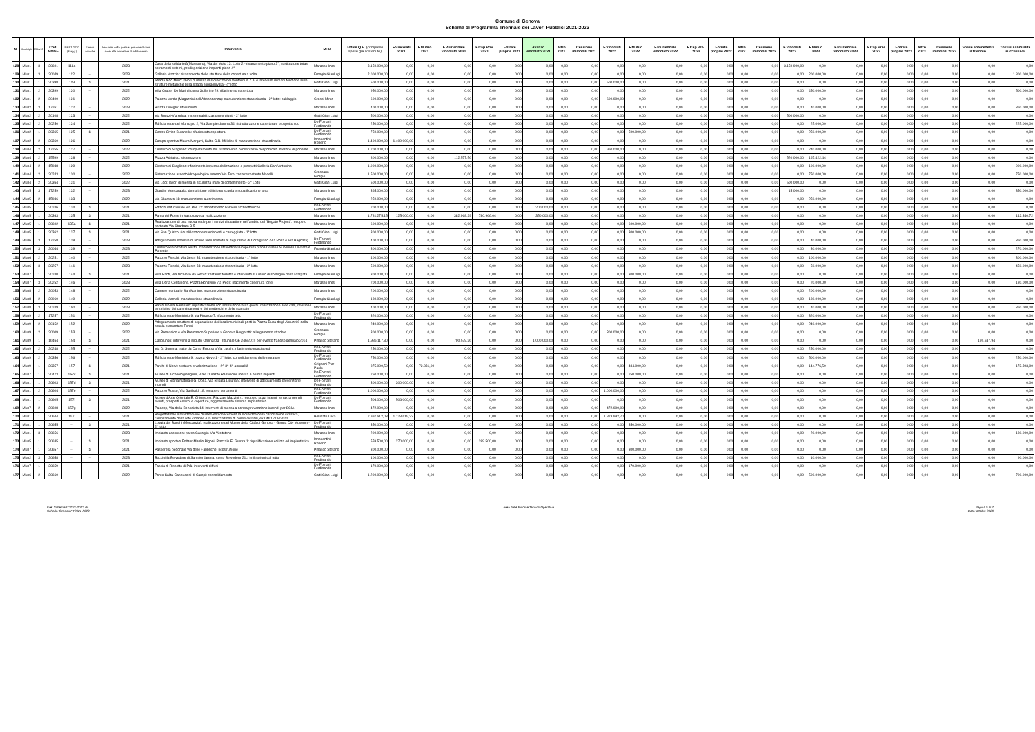Comune di Genova
Schema di Programma Triennale dei Lavori Pubblici 2021-2023
| N. | Municipio | Priorità | Cod. MOGE | Rif PT 2020 (3°agg.) | Elenco annuale | Annualità nella quale si prevede di dare avvio alla procedura di affidamento | Intervento | RUP | Totale Q.E. (compreso spese già sostenute) | F.Vincolati 2021 | F.Mutuo 2021 | F.Pluriennale vincolato 2021 | F.Cap.Priv. 2021 | Entrate proprie 2021 | Avanzo vincolato 2021 | Altro 2021 | Cessione immobili 2021 | F.Vincolati 2022 | F.Mutuo 2022 | F.Pluriennale vincolato 2022 | F.Cap.Priv. 2022 | Entrate proprie 2022 | Altro 2022 | Cessione immobili 2022 | F.Vincolati 2023 | F.Mutuo 2023 | F.Pluriennale vincolato 2023 | F.Cap.Priv. 2023 | Entrate proprie 2023 | Altro 2023 | Cessione immobili 2023 | Spese antecedenti il triennio | Costi su annualità successive |
| --- | --- | --- | --- | --- | --- | --- | --- | --- | --- | --- | --- | --- | --- | --- | --- | --- | --- | --- | --- | --- | --- | --- | --- | --- | --- | --- | --- | --- | --- | --- | --- | --- | --- |
| 128 | Mun1 | 3 | 20601 | 111a | -- | 2023 | Casa della solidarietà(Massoero), Via del Molo 13: Lotto 2 - risanamento piano 3°, sostituzione totale serramenti esterni, predisposizione impianti piano 4° | Marasso Ines | 3.150.000,00 | 0,00 | 0,00 | 0,00 | 0,00 | 0,00 | 0,00 | 0,00 | 0,00 | 0,00 | 0,00 | 0,00 | 0,00 | 0,00 | 0,00 | 0,00 | 3.150.000,00 | 0,00 | 0,00 | 0,00 | 0,00 | 0,00 | 0,00 | 0,00 | 0,00 |
| 129 | Mun1 | 3 | 20049 | 112 | -- | 2023 | Galleria Mazzini: risanamento delle strutture della copertura a volta | Frongia Gianluigi | 2.000.000,00 | 0,00 | 0,00 | 0,00 | 0,00 | 0,00 | 0,00 | 0,00 | 0,00 | 0,00 | 0,00 | 0,00 | 0,00 | 0,00 | 0,00 | 0,00 | 0,00 | 200.000,00 | 0,00 | 0,00 | 0,00 | 0,00 | 0,00 | 0,00 | 1.800.000,00 |
| 130 | Mun1 | 1 | 20398 | 119 | S | 2021 | Strada Aldo Moro: lavori di messa in sicurezza dei frontalini in c.a. e interventi di manutenzione sulle strutture metalliche della strada sopraelevata - 4° lotto | Gatti Gian Luigi | 500.000,00 | 0,00 | 0,00 | 0,00 | 0,00 | 0,00 | 0,00 | 0,00 | 0,00 | 500.000,00 | 0,00 | 0,00 | 0,00 | 0,00 | 0,00 | 0,00 | 0,00 | 0,00 | 0,00 | 0,00 | 0,00 | 0,00 | 0,00 | 0,00 | 0,00 |
| 131 | Mun1 | 2 | 20399 | 120 | -- | 2022 | Villa Gruber De Mari di corso Solferino 29: rifacimento copertura | Marasso Ines | 950.000,00 | 0,00 | 0,00 | 0,00 | 0,00 | 0,00 | 0,00 | 0,00 | 0,00 | 0,00 | 0,00 | 0,00 | 0,00 | 0,00 | 0,00 | 0,00 | 0,00 | 450.000,00 | 0,00 | 0,00 | 0,00 | 0,00 | 0,00 | 0,00 | 500.000,00 |
| 132 | Mun1 | 2 | 20400 | 121 | -- | 2022 | Palazzo Verde (Magazzini dell'Abbondanza): manutenzione straordinaria - 2° lotto: cablaggio | Grassi Mirco | 600.000,00 | 0,00 | 0,00 | 0,00 | 0,00 | 0,00 | 0,00 | 0,00 | 0,00 | 600.000,00 | 0,00 | 0,00 | 0,00 | 0,00 | 0,00 | 0,00 | 0,00 | 0,00 | 0,00 | 0,00 | 0,00 | 0,00 | 0,00 | 0,00 | 0,00 |
| 133 | Mun2 | 3 | 17261 | 122 | -- | 2023 | Piazza Dinegro: rifacimento | Marasso Ines | 400.000,00 | 0,00 | 0,00 | 0,00 | 0,00 | 0,00 | 0,00 | 0,00 | 0,00 | 0,00 | 0,00 | 0,00 | 0,00 | 0,00 | 0,00 | 0,00 | 0,00 | 40.000,00 | 0,00 | 0,00 | 0,00 | 0,00 | 0,00 | 0,00 | 360.000,00 |
| 134 | Mun2 | 2 | 20108 | 123 | -- | 2022 | Via Buozzi-Via Adua: impermeabilizzazione e giunti - 2° lotto | Gatti Gian Luigi | 500.000,00 | 0,00 | 0,00 | 0,00 | 0,00 | 0,00 | 0,00 | 0,00 | 0,00 | 0,00 | 0,00 | 0,00 | 0,00 | 0,00 | 0,00 | 0,00 | 500.000,00 | 0,00 | 0,00 | 0,00 | 0,00 | 0,00 | 0,00 | 0,00 | 0,00 |
| 135 | Mun2 | 2 | 20250 | 124 | -- | 2022 | Edificio sede del Municipio 2, Via Sampierdarena 34: ristrutturazione copertura e prospetto sud | De Fornari Ferdinando | 250.000,00 | 0,00 | 0,00 | 0,00 | 0,00 | 0,00 | 0,00 | 0,00 | 0,00 | 0,00 | 0,00 | 0,00 | 0,00 | 0,00 | 0,00 | 0,00 | 0,00 | 25.000,00 | 0,00 | 0,00 | 0,00 | 0,00 | 0,00 | 0,00 | 225.000,00 |
| 136 | Mun2 | 1 | 20365 | 125 | S | 2021 | Centro Civico Buranello: rifacimento copertura | De Fornari Ferdinando | 750.000,00 | 0,00 | 0,00 | 0,00 | 0,00 | 0,00 | 0,00 | 0,00 | 0,00 | 0,00 | 500.000,00 | 0,00 | 0,00 | 0,00 | 0,00 | 0,00 | 0,00 | 250.000,00 | 0,00 | 0,00 | 0,00 | 0,00 | 0,00 | 0,00 | 0,00 |
| 137 | Mun2 | 2 | 20360 | 126 | -- | 2022 | Campo sportivo Mauro Morgavi, Salita G.B. Millelire 4: manutenzione straordinaria | Innocentini Roberto | 1.400.000,00 | 1.400.000,00 | 0,00 | 0,00 | 0,00 | 0,00 | 0,00 | 0,00 | 0,00 | 0,00 | 0,00 | 0,00 | 0,00 | 0,00 | 0,00 | 0,00 | 0,00 | 0,00 | 0,00 | 0,00 | 0,00 | 0,00 | 0,00 | 0,00 | 0,00 |
| 138 | Mun4 | 2 | 17255 | 127 | -- | 2022 | Cimitero di Staglieno: completamento del risanamento conservativo del porticato inferiore di ponente | Marasso Ines | 1.200.000,00 | 0,00 | 0,00 | 0,00 | 0,00 | 0,00 | 0,00 | 0,00 | 0,00 | 960.000,00 | 0,00 | 0,00 | 0,00 | 0,00 | 0,00 | 0,00 | 0,00 | 240.000,00 | 0,00 | 0,00 | 0,00 | 0,00 | 0,00 | 0,00 | 0,00 |
| 139 | Mun4 | 2 | 15599 | 128 | -- | 2022 | Piazza Adriatico: sistemazione | Marasso Ines | 800.000,00 | 0,00 | 0,00 | 112.577,56 | 0,00 | 0,00 | 0,00 | 0,00 | 0,00 | 0,00 | 0,00 | 0,00 | 0,00 | 0,00 | 0,00 | 0,00 | 520.000,00 | 167.422,44 | 0,00 | 0,00 | 0,00 | 0,00 | 0,00 | 0,00 | 0,00 |
| 140 | Mun4 | 2 | 15938 | 129 | -- | 2022 | Cimitero di Staglieno: rifacimento impermeabilizzazione e prospetti Galleria Sant'Antonino | Marasso Ines | 1.000.000,00 | 0,00 | 0,00 | 0,00 | 0,00 | 0,00 | 0,00 | 0,00 | 0,00 | 0,00 | 0,00 | 0,00 | 0,00 | 0,00 | 0,00 | 0,00 | 0,00 | 100.000,00 | 0,00 | 0,00 | 0,00 | 0,00 | 0,00 | 0,00 | 900.000,00 |
| 141 | Mun4 | 2 | 20243 | 130 | -- | 2022 | Sistemazione assetto idrogeologico terreno Via Terpi zona retrostante Macelli | Grassano Giorgio | 1.500.000,00 | 0,00 | 0,00 | 0,00 | 0,00 | 0,00 | 0,00 | 0,00 | 0,00 | 0,00 | 0,00 | 0,00 | 0,00 | 0,00 | 0,00 | 0,00 | 0,00 | 750.000,00 | 0,00 | 0,00 | 0,00 | 0,00 | 0,00 | 0,00 | 750.000,00 |
| 142 | Mun4 | 2 | 20364 | 131 | -- | 2022 | Via Lodi: lavori di messa in sicurezza muro di contenimento - 2° Lotto | Gatti Gian Luigi | 500.000,00 | 0,00 | 0,00 | 0,00 | 0,00 | 0,00 | 0,00 | 0,00 | 0,00 | 0,00 | 0,00 | 0,00 | 0,00 | 0,00 | 0,00 | 0,00 | 500.000,00 | 0,00 | 0,00 | 0,00 | 0,00 | 0,00 | 0,00 | 0,00 | 0,00 |
| 143 | Mun5 | 3 | 17259 | 132 | -- | 2023 | Giardini Mencaraglia: demolizione edificio ex scuola e riqualificazione area | Marasso Ines | 365.000,00 | 0,00 | 0,00 | 0,00 | 0,00 | 0,00 | 0,00 | 0,00 | 0,00 | 0,00 | 0,00 | 0,00 | 0,00 | 0,00 | 0,00 | 0,00 | 15.000,00 | 0,00 | 0,00 | 0,00 | 0,00 | 0,00 | 0,00 | 0,00 | 350.000,00 |
| 144 | Mun5 | 2 | 15936 | 133 | -- | 2022 | Via Sbarbaro 11: manutenzione autorimessa | Frongia Gianluigi | 250.000,00 | 0,00 | 0,00 | 0,00 | 0,00 | 0,00 | 0,00 | 0,00 | 0,00 | 0,00 | 0,00 | 0,00 | 0,00 | 0,00 | 0,00 | 0,00 | 0,00 | 250.000,00 | 0,00 | 0,00 | 0,00 | 0,00 | 0,00 | 0,00 | 0,00 |
| 145 | Mun5 | 1 | 20246 | 134 | S | 2021 | Edificio istituzionale Via Poli 12: abbattimento barriere architettoniche | De Fornari Ferdinando | 200.000,00 | 0,00 | 0,00 | 0,00 | 0,00 | 0,00 | 200.000,00 | 0,00 | 0,00 | 0,00 | 0,00 | 0,00 | 0,00 | 0,00 | 0,00 | 0,00 | 0,00 | 0,00 | 0,00 | 0,00 | 0,00 | 0,00 | 0,00 | 0,00 | 0,00 |
| 146 | Mun5 | 1 | 20363 | 135 | S | 2021 | Parco del Ponte in Valpolcevera: realizzazione | Marasso Ines | 1.781.275,15 | 125.000,00 | 0,00 | 382.968,39 | 780.966,04 | 0,00 | 350.000,00 | 0,00 | 0,00 | 0,00 | 0,00 | 0,00 | 0,00 | 0,00 | 0,00 | 0,00 | 0,00 | 0,00 | 0,00 | 0,00 | 0,00 | 0,00 | 0,00 | 0,00 | 142.340,72 |
| 147 | Mun5 | 1 | 20602 | 135a | S | 2021 | Realizzazione di una nuova sede per i servizi di quartiere nell'ambito del "Begato Project": recupero porticato Via Sbarbaro 3-5 | Marasso Ines | 600.000,00 | 0,00 | 0,00 | 0,00 | 0,00 | 0,00 | 0,00 | 0,00 | 0,00 | 0,00 | 600.000,00 | 0,00 | 0,00 | 0,00 | 0,00 | 0,00 | 0,00 | 0,00 | 0,00 | 0,00 | 0,00 | 0,00 | 0,00 | 0,00 | 0,00 |
| 148 | Mun5 | 1 | 20362 | 137 | S | 2021 | Via San Quirico: riqualificazione marciapiedi e carreggiata - 1° lotto | Gatti Gian Luigi | 300.000,00 | 0,00 | 0,00 | 0,00 | 0,00 | 0,00 | 0,00 | 0,00 | 0,00 | 0,00 | 300.000,00 | 0,00 | 0,00 | 0,00 | 0,00 | 0,00 | 0,00 | 0,00 | 0,00 | 0,00 | 0,00 | 0,00 | 0,00 | 0,00 | 0,00 |
| 149 | Mun6 | 3 | 17258 | 138 | -- | 2023 | Adeguamento stradale di alcune aree limitrofe al depuratore di Cornigliano (Via Rolla e Via Bagnara) | De Fornari Ferdinando | 400.000,00 | 0,00 | 0,00 | 0,00 | 0,00 | 0,00 | 0,00 | 0,00 | 0,00 | 0,00 | 0,00 | 0,00 | 0,00 | 0,00 | 0,00 | 0,00 | 0,00 | 40.000,00 | 0,00 | 0,00 | 0,00 | 0,00 | 0,00 | 0,00 | 360.000,00 |
| 150 | Mun6 | 3 | 20044 | 139 | -- | 2023 | Cimitero Pini Storti di Sestri: manutenzione straordinaria copertura piana Gallerie Superiore Levante e Ponente | Frongia Gianluigi | 300.000,00 | 0,00 | 0,00 | 0,00 | 0,00 | 0,00 | 0,00 | 0,00 | 0,00 | 0,00 | 0,00 | 0,00 | 0,00 | 0,00 | 0,00 | 0,00 | 0,00 | 30.000,00 | 0,00 | 0,00 | 0,00 | 0,00 | 0,00 | 0,00 | 270.000,00 |
| 151 | Mun6 | 2 | 20251 | 140 | -- | 2022 | Palazzo Fieschi, Via Sestri 34: manutenzione straordinaria - 1° lotto | Marasso Ines | 400.000,00 | 0,00 | 0,00 | 0,00 | 0,00 | 0,00 | 0,00 | 0,00 | 0,00 | 0,00 | 0,00 | 0,00 | 0,00 | 0,00 | 0,00 | 0,00 | 0,00 | 100.000,00 | 0,00 | 0,00 | 0,00 | 0,00 | 0,00 | 0,00 | 300.000,00 |
| 152 | Mun6 | 3 | 20257 | 141 | -- | 2023 | Palazzo Fieschi, Via Sestri 34: manutenzione straordinaria - 2° lotto | Marasso Ines | 500.000,00 | 0,00 | 0,00 | 0,00 | 0,00 | 0,00 | 0,00 | 0,00 | 0,00 | 0,00 | 0,00 | 0,00 | 0,00 | 0,00 | 0,00 | 0,00 | 0,00 | 50.000,00 | 0,00 | 0,00 | 0,00 | 0,00 | 0,00 | 0,00 | 450.000,00 |
| 153 | Mun7 | 1 | 20240 | 144 | S | 2021 | Villa Banfi, Via Nicoloso da Recco: restauro torretta e intervento sul muro di sostegno della scarpata | Frongia Gianluigi | 300.000,00 | 0,00 | 0,00 | 0,00 | 0,00 | 0,00 | 0,00 | 0,00 | 0,00 | 0,00 | 300.000,00 | 0,00 | 0,00 | 0,00 | 0,00 | 0,00 | 0,00 | 0,00 | 0,00 | 0,00 | 0,00 | 0,00 | 0,00 | 0,00 | 0,00 |
| 154 | Mun7 | 3 | 20252 | 146 | -- | 2023 | Villa Doria Centurione, Piazza Bonavino 7 a Pegli: rifacimento copertura torre | Marasso Ines | 200.000,00 | 0,00 | 0,00 | 0,00 | 0,00 | 0,00 | 0,00 | 0,00 | 0,00 | 0,00 | 0,00 | 0,00 | 0,00 | 0,00 | 0,00 | 0,00 | 0,00 | 20.000,00 | 0,00 | 0,00 | 0,00 | 0,00 | 0,00 | 0,00 | 180.000,00 |
| 155 | Mun8 | 2 | 20053 | 148 | -- | 2022 | Camere mortuarie San Martino: manutenzione straordinaria | Marasso Ines | 200.000,00 | 0,00 | 0,00 | 0,00 | 0,00 | 0,00 | 0,00 | 0,00 | 0,00 | 0,00 | 0,00 | 0,00 | 0,00 | 0,00 | 0,00 | 0,00 | 0,00 | 200.000,00 | 0,00 | 0,00 | 0,00 | 0,00 | 0,00 | 0,00 | 0,00 |
| 156 | Mun8 | 2 | 20060 | 149 | -- | 2022 | Galleria Mameli: manutenzione straordinaria | Frongia Gianluigi | 180.000,00 | 0,00 | 0,00 | 0,00 | 0,00 | 0,00 | 0,00 | 0,00 | 0,00 | 0,00 | 0,00 | 0,00 | 0,00 | 0,00 | 0,00 | 0,00 | 0,00 | 180.000,00 | 0,00 | 0,00 | 0,00 | 0,00 | 0,00 | 0,00 | 0,00 |
| 157 | Mun8 | 3 | 20249 | 150 | -- | 2023 | Parco di Villa Gambaro: riqualificazione con sostituzione area giochi, realizzazione aree cani, revisione e ripristino dei camminamenti e dei grotteschi e delle scarpate | Marasso Ines | 400.000,00 | 0,00 | 0,00 | 0,00 | 0,00 | 0,00 | 0,00 | 0,00 | 0,00 | 0,00 | 0,00 | 0,00 | 0,00 | 0,00 | 0,00 | 0,00 | 0,00 | 40.000,00 | 0,00 | 0,00 | 0,00 | 0,00 | 0,00 | 0,00 | 360.000,00 |
| 158 | Mun9 | 2 | 17257 | 151 | -- | 2022 | Edificio sede Municipio 9, via Pinasco 7: rifacimento tetto | De Fornari Ferdinando | 320.000,00 | 0,00 | 0,00 | 0,00 | 0,00 | 0,00 | 0,00 | 0,00 | 0,00 | 0,00 | 0,00 | 0,00 | 0,00 | 0,00 | 0,00 | 0,00 | 0,00 | 320.000,00 | 0,00 | 0,00 | 0,00 | 0,00 | 0,00 | 0,00 | 0,00 |
| 159 | Mun9 | 2 | 20152 | 152 | -- | 2022 | Adeguamento strutture di separazione dei locali municipali posti in Piazza Duca degli Abruzzi 6 dalla scuola elementare Fermi | Marasso Ines | 240.000,00 | 0,00 | 0,00 | 0,00 | 0,00 | 0,00 | 0,00 | 0,00 | 0,00 | 0,00 | 0,00 | 0,00 | 0,00 | 0,00 | 0,00 | 0,00 | 0,00 | 240.000,00 | 0,00 | 0,00 | 0,00 | 0,00 | 0,00 | 0,00 | 0,00 |
| 160 | Mun9 | 2 | 20009 | 153 | -- | 2022 | Via Premanico e Via Premanico Superiore a Genova Borgoratti: allargamento stradale | Grassano Giorgio | 300.000,00 | 0,00 | 0,00 | 0,00 | 0,00 | 0,00 | 0,00 | 0,00 | 0,00 | 300.000,00 | 0,00 | 0,00 | 0,00 | 0,00 | 0,00 | 0,00 | 0,00 | 0,00 | 0,00 | 0,00 | 0,00 | 0,00 | 0,00 | 0,00 | 0,00 |
| 161 | Mun9 | 1 | 16464 | 154 | S | 2021 | Capolungo: interventi a seguito Ordinanza Tribunale GE 246/2015 per evento franoso gennaio 2014 | Pinasco Stefano | 1.986.117,30 | 0,00 | 0,00 | 790.579,36 | 0,00 | 0,00 | 1.000.000,00 | 0,00 | 0,00 | 0,00 | 0,00 | 0,00 | 0,00 | 0,00 | 0,00 | 0,00 | 0,00 | 0,00 | 0,00 | 0,00 | 0,00 | 0,00 | 0,00 | 195.537,94 | 0,00 |
| 162 | Mun9 | 2 | 20248 | 155 | -- | 2022 | Via D. Somma, tratto da Corso Europa a Via Lucchi: rifacimento marciapiedi | De Fornari Ferdinando | 250.000,00 | 0,00 | 0,00 | 0,00 | 0,00 | 0,00 | 0,00 | 0,00 | 0,00 | 0,00 | 0,00 | 0,00 | 0,00 | 0,00 | 0,00 | 0,00 | 0,00 | 250.000,00 | 0,00 | 0,00 | 0,00 | 0,00 | 0,00 | 0,00 | 0,00 |
| 163 | Mun9 | 2 | 20356 | 156 | -- | 2022 | Edificio sede Municipio 9, piazza Nievo 1 - 2° lotto: consolidamento delle murature | De Fornari Ferdinando | 750.000,00 | 0,00 | 0,00 | 0,00 | 0,00 | 0,00 | 0,00 | 0,00 | 0,00 | 0,00 | 0,00 | 0,00 | 0,00 | 0,00 | 0,00 | 0,00 | 0,00 | 500.000,00 | 0,00 | 0,00 | 0,00 | 0,00 | 0,00 | 0,00 | 250.000,00 |
| 164 | Mun9 | 1 | 20357 | 157 | S | 2021 | Parchi di Nervi: restauro e valorizzazione - 2^-3^-4^ annualità | Grignani Pier Paolo | 875.000,50 | 0,00 | 72.831,00 | 0,00 | 0,00 | 0,00 | 0,00 | 0,00 | 0,00 | 0,00 | 484.000,00 | 0,00 | 0,00 | 0,00 | 0,00 | 0,00 | 0,00 | 144.776,50 | 0,00 | 0,00 | 0,00 | 0,00 | 0,00 | 0,00 | 173.393,00 |
| 165 | Mun7 | 1 | 20473 | 157c | S | 2021 | Museo di archeologia ligure, Viale Durazzo Pallavicini: messa a norma impianti | De Fornari Ferdinando | 250.000,00 | 0,00 | 0,00 | 0,00 | 0,00 | 0,00 | 0,00 | 0,00 | 0,00 | 0,00 | 250.000,00 | 0,00 | 0,00 | 0,00 | 0,00 | 0,00 | 0,00 | 0,00 | 0,00 | 0,00 | 0,00 | 0,00 | 0,00 | 0,00 | 0,00 |
| 166 | Mun1 | 1 | 20603 | 157d | S | 2021 | Museo di Storia Naturale G. Doria, Via Brigata Liguria 9: interventi di adeguamento prevenzione incendi | De Fornari Ferdinando | 300.000,00 | 300.000,00 | 0,00 | 0,00 | 0,00 | 0,00 | 0,00 | 0,00 | 0,00 | 0,00 | 0,00 | 0,00 | 0,00 | 0,00 | 0,00 | 0,00 | 0,00 | 0,00 | 0,00 | 0,00 | 0,00 | 0,00 | 0,00 | 0,00 | 0,00 |
| 167 | Mun1 | 2 | 20604 | 157e | -- | 2022 | Palazzo Rosso, Via Garibaldi 18: recupero serramenti | De Fornari Ferdinando | 1.000.000,00 | 0,00 | 0,00 | 0,00 | 0,00 | 0,00 | 0,00 | 0,00 | 0,00 | 1.000.000,00 | 0,00 | 0,00 | 0,00 | 0,00 | 0,00 | 0,00 | 0,00 | 0,00 | 0,00 | 0,00 | 0,00 | 0,00 | 0,00 | 0,00 | 0,00 |
| 168 | Mun1 | 1 | 20605 | 157f | S | 2021 | Museo d'Arte Orientale E. Chiossone, Piazzale Mazzini 4: recupero spazi interni, terrazza per gli eventi, prospetti esterni e coperture, aggiornamento sistema impiantistico | De Fornari Ferdinando | 506.000,00 | 506.000,00 | 0,00 | 0,00 | 0,00 | 0,00 | 0,00 | 0,00 | 0,00 | 0,00 | 0,00 | 0,00 | 0,00 | 0,00 | 0,00 | 0,00 | 0,00 | 0,00 | 0,00 | 0,00 | 0,00 | 0,00 | 0,00 | 0,00 | 0,00 |
| 169 | Mun7 | 2 | 20608 | 157g | -- | 2022 | Palacep, Via della Benedicta 14: interventi di messa a norma prevenzione incendi per SCIA | Marasso Ines | 472.000,00 | 0,00 | 0,00 | 0,00 | 0,00 | 0,00 | 0,00 | 0,00 | 0,00 | 472.000,00 | 0,00 | 0,00 | 0,00 | 0,00 | 0,00 | 0,00 | 0,00 | 0,00 | 0,00 | 0,00 | 0,00 | 0,00 | 0,00 | 0,00 | 0,00 |
| 170 | Mun1 | 1 | 20644 | 157l | -- | 2021 | Progettazione e realizzazione di interventi concernenti la sicurezza della circolazione ciclistica, l'ampliamento della rete ciclabile e la realizzazione di corsie ciclabili, ex DM 12/08/2020 | Bellinato Luca | 2.997.612,03 | 1.123.619,33 | 0,00 | 0,00 | 0,00 | 0,00 | 0,00 | 0,00 | 0,00 | 1.873.992,70 | 0,00 | 0,00 | 0,00 | 0,00 | 0,00 | 0,00 | 0,00 | 0,00 | 0,00 | 0,00 | 0,00 | 0,00 | 0,00 | 0,00 | 0,00 |
| 171 | Mun1 | 1 | 20655 | -- | S | 2021 | Loggia dei Banchi (Mercanzia): realizzazione del Museo della Città di Genova - Genoa City Museum - 2° lotto | De Fornari Ferdinando | 350.000,00 | 0,00 | 0,00 | 0,00 | 0,00 | 0,00 | 0,00 | 0,00 | 0,00 | 0,00 | 350.000,00 | 0,00 | 0,00 | 0,00 | 0,00 | 0,00 | 0,00 | 0,00 | 0,00 | 0,00 | 0,00 | 0,00 | 0,00 | 0,00 | 0,00 |
| 172 | Mun1 | 3 | 20656 | -- | -- | 2023 | Impianto ascensore parco Gavoglio-Via Ventotene | Marasso Ines | 200.000,00 | 0,00 | 0,00 | 0,00 | 0,00 | 0,00 | 0,00 | 0,00 | 0,00 | 0,00 | 0,00 | 0,00 | 0,00 | 0,00 | 0,00 | 0,00 | 0,00 | 20.000,00 | 0,00 | 0,00 | 0,00 | 0,00 | 0,00 | 0,00 | 180.000,00 |
| 173 | Mun5 | 1 | 20635 | -- | S | 2021 | Impianto sportivo Foltzer-Manlio Bigoni, Piazzale E. Guerra 1: riqualificazione edilizia ed impiantistica | Innocentini Roberto | 559.500,00 | 270.000,00 | 0,00 | 0,00 | 289.500,00 | 0,00 | 0,00 | 0,00 | 0,00 | 0,00 | 0,00 | 0,00 | 0,00 | 0,00 | 0,00 | 0,00 | 0,00 | 0,00 | 0,00 | 0,00 | 0,00 | 0,00 | 0,00 | 0,00 | 0,00 |
| 174 | Mun7 | 1 | 20657 | -- | S | 2021 | Passerella pedonale Via delle Fabbriche: ricostruzione | Pinasco Stefano | 300.000,00 | 0,00 | 0,00 | 0,00 | 0,00 | 0,00 | 0,00 | 0,00 | 0,00 | 0,00 | 300.000,00 | 0,00 | 0,00 | 0,00 | 0,00 | 0,00 | 0,00 | 0,00 | 0,00 | 0,00 | 0,00 | 0,00 | 0,00 | 0,00 | 0,00 |
| 175 | Mun2 | 3 | 20658 | -- | -- | 2023 | Bocciofila Belvedere di Sampierdarena, corso Belvedere 21c: infiltrazioni dal tetto | De Fornari Ferdinando | 100.000,00 | 0,00 | 0,00 | 0,00 | 0,00 | 0,00 | 0,00 | 0,00 | 0,00 | 0,00 | 0,00 | 0,00 | 0,00 | 0,00 | 0,00 | 0,00 | 0,00 | 10.000,00 | 0,00 | 0,00 | 0,00 | 0,00 | 0,00 | 0,00 | 90.000,00 |
| 176 | Mun7 | 1 | 20659 | -- | -- | 2021 | Fascia di Rispetto di Prà: interventi diffusi | De Fornari Ferdinando | 170.000,00 | 0,00 | 0,00 | 0,00 | 0,00 | 0,00 | 0,00 | 0,00 | 0,00 | 0,00 | 170.000,00 | 0,00 | 0,00 | 0,00 | 0,00 | 0,00 | 0,00 | 0,00 | 0,00 | 0,00 | 0,00 | 0,00 | 0,00 | 0,00 | 0,00 |
| 177 | Mun6 | 2 | 20660 | -- | -- | 2022 | Ponte Salita Cappuccini di Campi: consolidamento | Gatti Gian Luigi | 1.200.000,00 | 0,00 | 0,00 | 0,00 | 0,00 | 0,00 | 0,00 | 0,00 | 0,00 | 0,00 | 0,00 | 0,00 | 0,00 | 0,00 | 0,00 | 0,00 | 0,00 | 500.000,00 | 0,00 | 0,00 | 0,00 | 0,00 | 0,00 | 0,00 | 700.000,00 |
File: SchemaPT2021-2023.xls
Scheda: SchemaPT2021-2023
Area delle Risorse Tecnico Operative
Pagina 5 di 7
Data: ottobre 2020